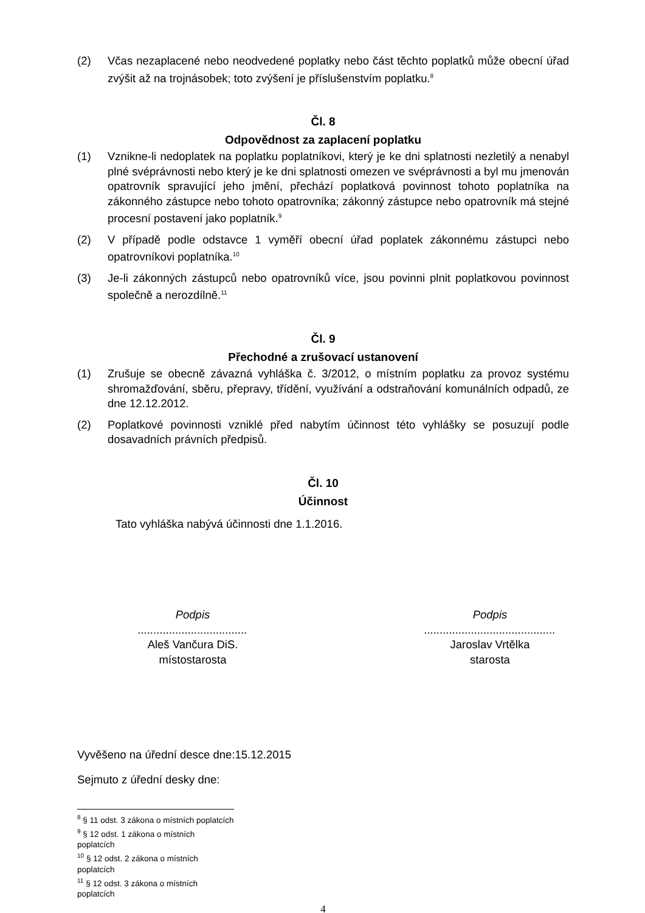(2) Včas nezaplacené nebo neodvedené poplatky nebo část těchto poplatků může obecní úřad zvýšit až na trojnásobek; toto zvýšení je příslušenstvím poplatku.<sup>8</sup>
Čl. 8
Odpovědnost za zaplacení poplatku
(1) Vznikne-li nedoplatek na poplatku poplatníkovi, který je ke dni splatnosti nezletilý a nenabyl plné svéprávnosti nebo který je ke dni splatnosti omezen ve svéprávnosti a byl mu jmenován opatrovník spravující jeho jmění, přechází poplatková povinnost tohoto poplatníka na zákonného zástupce nebo tohoto opatrovníka; zákonný zástupce nebo opatrovník má stejné procesní postavení jako poplatník.<sup>9</sup>
(2) V případě podle odstavce 1 vyměří obecní úřad poplatek zákonnému zástupci nebo opatrovníkovi poplatníka.<sup>10</sup>
(3) Je-li zákonných zástupců nebo opatrovníků více, jsou povinni plnit poplatkovou povinnost společně a nerozdílně.<sup>11</sup>
Čl. 9
Přechodné a zrušovací ustanovení
(1) Zrušuje se obecně závazná vyhláška č. 3/2012, o místním poplatku za provoz systému shromažďování, sběru, přepravy, třídění, využívání a odstraňování komunálních odpadů, ze dne 12.12.2012.
(2) Poplatkové povinnosti vzniklé před nabytím účinnost této vyhlášky se posuzují podle dosavadních právních předpisů.
Čl. 10
Účinnost
Tato vyhláška nabývá účinnosti dne 1.1.2016.
Podpis
...................................
Aleš Vančura DiS.
místostarosta
Podpis
..........................................
Jaroslav Vrtělka
starosta
Vyvěšeno na úřední desce dne:15.12.2015
Sejmuto z úřední desky dne:
<sup>8</sup> § 11 odst. 3 zákona o místních poplatcích
<sup>9</sup> § 12 odst. 1 zákona o místních poplatcích
<sup>10</sup> § 12 odst. 2 zákona o místních poplatcích
<sup>11</sup> § 12 odst. 3 zákona o místních poplatcích
4